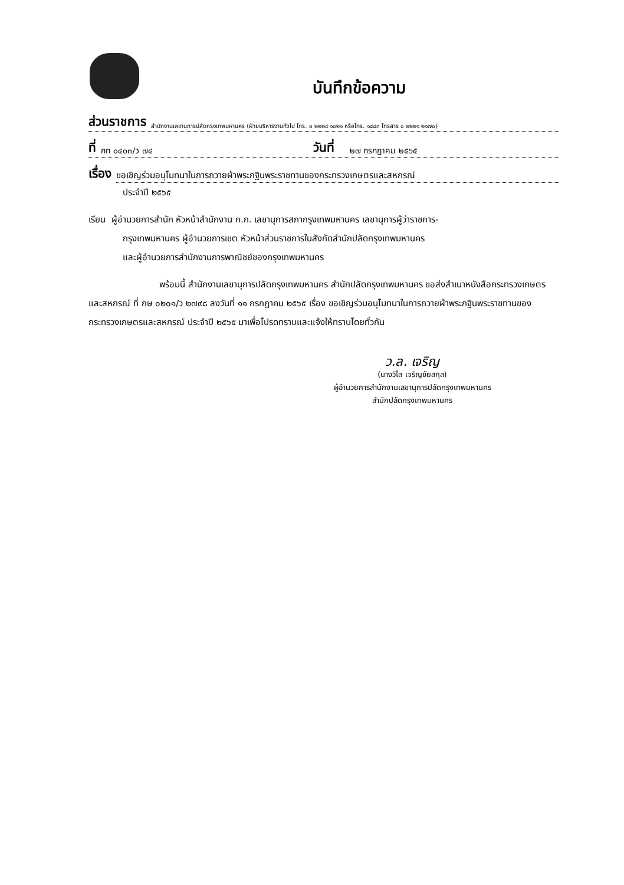บันทึกข้อความ
ส่วนราชการ สำนักงานเลขานุการปลัดกรุงเทพมหานคร (ฝ่ายบริหารงานทั่วไป โทร. ๐ ๒๒๒๔ ๑๐๒๑ หรือโทร. ๑๔๘๓ โทรสาร ๐ ๒๒๒๑ ๒๑๗๐)
ที่ กท ๐๔๐๓/ว ๗๔ วันที่ ๒๗ กรกฎาคม ๒๕๖๕
เรื่อง ขอเชิญร่วมอนุโมทนาในการถวายผ้าพระกฐินพระราชทานของกระทรวงเกษตรและสหกรณ์
ประจำปี ๒๕๖๕
เรียน ผู้อำนวยการสำนัก หัวหน้าสำนักงาน ก.ก. เลขานุการสภากรุงเทพมหานคร เลขานุการผู้ว่าราชการ-
กรุงเทพมหานคร ผู้อำนวยการเขต หัวหน้าส่วนราชการในสังกัดสำนักปลัดกรุงเทพมหานคร
และผู้อำนวยการสำนักงานการพาณิชย์ของกรุงเทพมหานคร
พร้อมนี้ สำนักงานเลขานุการปลัดกรุงเทพมหานคร สำนักปลัดกรุงเทพมหานคร ขอส่งสำเนาหนังสือกระทรวงเกษตรและสหกรณ์ ที่ กษ ๐๒๐๑/ว ๒๗๙๘ ลงวันที่ ๑๑ กรกฎาคม ๒๕๖๕ เรื่อง ขอเชิญร่วมอนุโมทนาในการถวายผ้าพระกฐินพระราชทานของกระทรวงเกษตรและสหกรณ์ ประจำปี ๒๕๖๕ มาเพื่อโปรดทราบและแจ้งให้ทราบโดยทั่วกัน
ว.ล. เจริญ
(นางวิไล เจริญชัยสกุล)
ผู้อำนวยการสำนักงานเลขานุการปลัดกรุงเทพมหานคร
สำนักปลัดกรุงเทพมหานคร